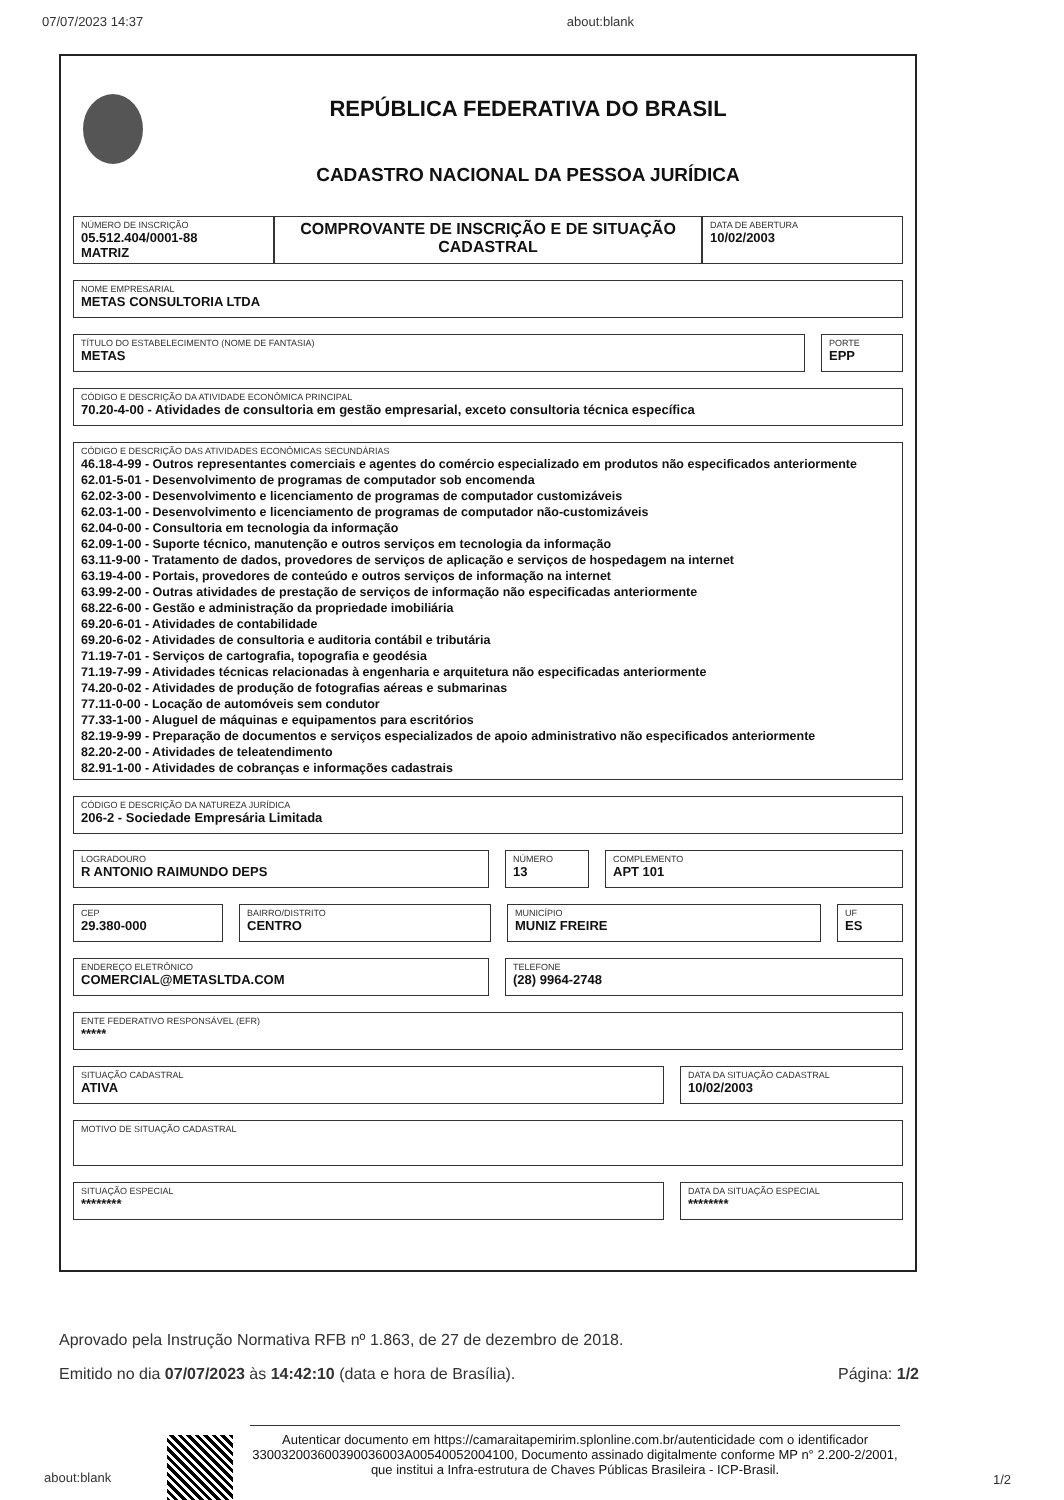07/07/2023 14:37 about:blank
REPÚBLICA FEDERATIVA DO BRASIL
CADASTRO NACIONAL DA PESSOA JURÍDICA
NÚMERO DE INSCRIÇÃO
05.512.404/0001-88
MATRIZ
COMPROVANTE DE INSCRIÇÃO E DE SITUAÇÃO CADASTRAL
DATA DE ABERTURA
10/02/2003
NOME EMPRESARIAL
METAS CONSULTORIA LTDA
TÍTULO DO ESTABELECIMENTO (NOME DE FANTASIA)
METAS
PORTE
EPP
CÓDIGO E DESCRIÇÃO DA ATIVIDADE ECONÔMICA PRINCIPAL
70.20-4-00 - Atividades de consultoria em gestão empresarial, exceto consultoria técnica específica
CÓDIGO E DESCRIÇÃO DAS ATIVIDADES ECONÔMICAS SECUNDÁRIAS
46.18-4-99 - Outros representantes comerciais e agentes do comércio especializado em produtos não especificados anteriormente
62.01-5-01 - Desenvolvimento de programas de computador sob encomenda
62.02-3-00 - Desenvolvimento e licenciamento de programas de computador customizáveis
62.03-1-00 - Desenvolvimento e licenciamento de programas de computador não-customizáveis
62.04-0-00 - Consultoria em tecnologia da informação
62.09-1-00 - Suporte técnico, manutenção e outros serviços em tecnologia da informação
63.11-9-00 - Tratamento de dados, provedores de serviços de aplicação e serviços de hospedagem na internet
63.19-4-00 - Portais, provedores de conteúdo e outros serviços de informação na internet
63.99-2-00 - Outras atividades de prestação de serviços de informação não especificadas anteriormente
68.22-6-00 - Gestão e administração da propriedade imobiliária
69.20-6-01 - Atividades de contabilidade
69.20-6-02 - Atividades de consultoria e auditoria contábil e tributária
71.19-7-01 - Serviços de cartografia, topografia e geodésia
71.19-7-99 - Atividades técnicas relacionadas à engenharia e arquitetura não especificadas anteriormente
74.20-0-02 - Atividades de produção de fotografias aéreas e submarinas
77.11-0-00 - Locação de automóveis sem condutor
77.33-1-00 - Aluguel de máquinas e equipamentos para escritórios
82.19-9-99 - Preparação de documentos e serviços especializados de apoio administrativo não especificados anteriormente
82.20-2-00 - Atividades de teleatendimento
82.91-1-00 - Atividades de cobranças e informações cadastrais
CÓDIGO E DESCRIÇÃO DA NATUREZA JURÍDICA
206-2 - Sociedade Empresária Limitada
LOGRADOURO
R ANTONIO RAIMUNDO DEPS
NÚMERO
13
COMPLEMENTO
APT 101
CEP
29.380-000
BAIRRO/DISTRITO
CENTRO
MUNICÍPIO
MUNIZ FREIRE
UF
ES
ENDEREÇO ELETRÔNICO
COMERCIAL@METASLTDA.COM
TELEFONE
(28) 9964-2748
ENTE FEDERATIVO RESPONSÁVEL (EFR)
*****
SITUAÇÃO CADASTRAL
ATIVA
DATA DA SITUAÇÃO CADASTRAL
10/02/2003
MOTIVO DE SITUAÇÃO CADASTRAL
SITUAÇÃO ESPECIAL
********
DATA DA SITUAÇÃO ESPECIAL
********
Aprovado pela Instrução Normativa RFB nº 1.863, de 27 de dezembro de 2018.
Emitido no dia 07/07/2023 às 14:42:10 (data e hora de Brasília). Página: 1/2
about:blank
Autenticar documento em https://camaraitapemirim.splonline.com.br/autenticidade com o identificador 330032003600390036003A00540052004100, Documento assinado digitalmente conforme MP n° 2.200-2/2001, que institui a Infra-estrutura de Chaves Públicas Brasileira - ICP-Brasil.
1/2